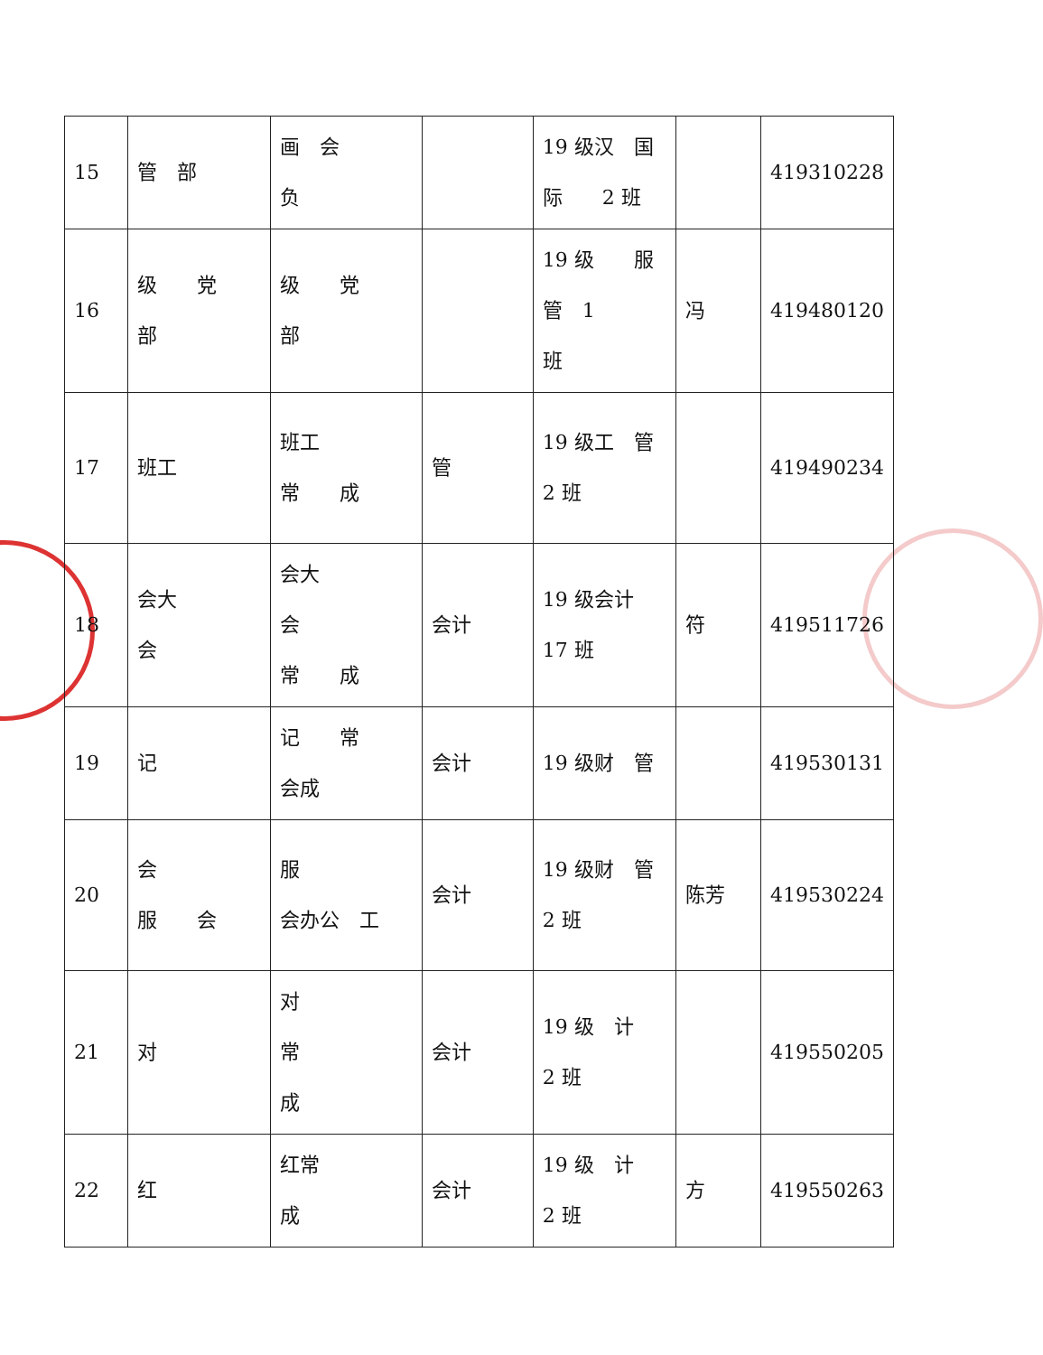| 15 | 管 部 | 画 会 负 | | 19 级汉 国 际 2 班 | | 419310228 |
| 16 | 级 党 部 | 级 党 部 | | 19 级 服 管 1 班 | 冯 | 419480120 |
| 17 | 班工 | 班工 常 成 | 管 | 19 级工 管 2 班 | | 419490234 |
| 18 | 会大 会 | 会大 会 常 成 | 会计 | 19 级会计 17 班 | 符 | 419511726 |
| 19 | 记 | 记 常 会成 | 会计 | 19 级财 管 | | 419530131 |
| 20 | 会 服 会 | 服 会办公 工 | 会计 | 19 级财 管 2 班 | 陈芳 | 419530224 |
| 21 | 对 | 对 常 成 | 会计 | 19 级 计 2 班 | | 419550205 |
| 22 | 红 | 红常 成 | 会计 | 19 级 计 2 班 | 方 | 419550263 |